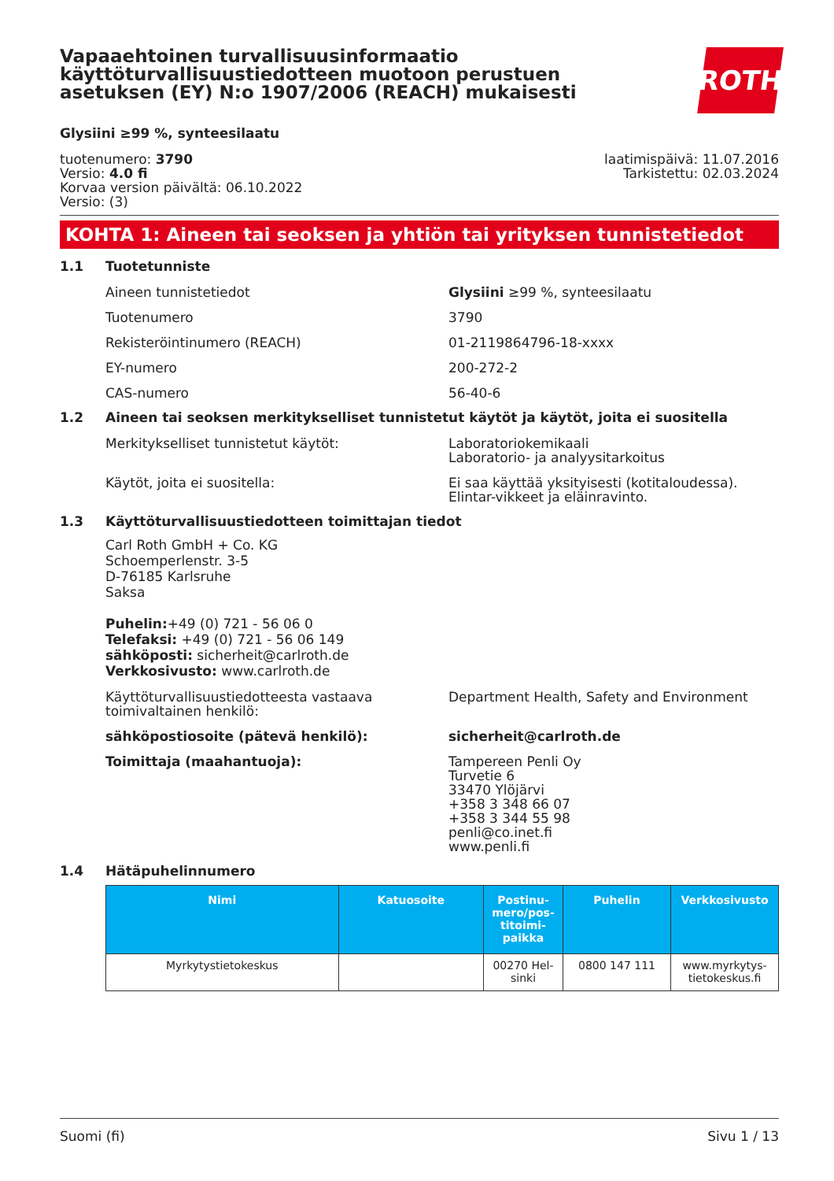ROTH
Vapaaehtoinen turvallisuusinformaatio käyttöturvallisuustiedotteen muotoon perustuen asetuksen (EY) N:o 1907/2006 (REACH) mukaisesti
Glysiini ≥99 %, synteesilaatu
tuotenumero: 3790
Versio: 4.0 fi
Korvaa version päivältä: 06.10.2022
Versio: (3)
laatimispäivä: 11.07.2016
Tarkistettu: 02.03.2024
KOHTA 1: Aineen tai seoksen ja yhtiön tai yrityksen tunnistetiedot
1.1 Tuotetunniste
Aineen tunnistetiedot Glysiini ≥99 %, synteesilaatu
Tuotenumero 3790
Rekisteröintinumero (REACH) 01-2119864796-18-xxxx
EY-numero 200-272-2
CAS-numero 56-40-6
1.2 Aineen tai seoksen merkitykselliset tunnistetut käytöt ja käytöt, joita ei suositella
Merkitykselliset tunnistetut käytöt: Laboratoriokemikaali
Laboratorio- ja analyysitarkoitus
Käytöt, joita ei suositella: Ei saa käyttää yksityisesti (kotitaloudessa). Elintar-vikkeet ja eläinravinto.
1.3 Käyttöturvallisuustiedotteen toimittajan tiedot
Carl Roth GmbH + Co. KG
Schoemperlenstr. 3-5
D-76185 Karlsruhe
Saksa
Puhelin:+49 (0) 721 - 56 06 0
Telefaksi: +49 (0) 721 - 56 06 149
sähköposti: sicherheit@carlroth.de
Verkkosivusto: www.carlroth.de
Käyttöturvallisuustiedotteesta vastaava toimivaltainen henkilö:
Department Health, Safety and Environment
sähköpostiosoite (pätevä henkilö): sicherheit@carlroth.de
Toimittaja (maahantuoja): Tampereen Penli Oy
Turvetie 6
33470 Ylöjärvi
+358 3 348 66 07
+358 3 344 55 98
penli@co.inet.fi
www.penli.fi
1.4 Hätäpuhelinnumero
| Nimi | Katuosoite | Postinu-mero/pos-titoimi-paikka | Puhelin | Verkkosivusto |
| --- | --- | --- | --- | --- |
| Myrkytystietokeskus | | 00270 Hel-sinki | 0800 147 111 | www.myrkytys-tietokeskus.fi |
Suomi (fi) Sivu 1 / 13